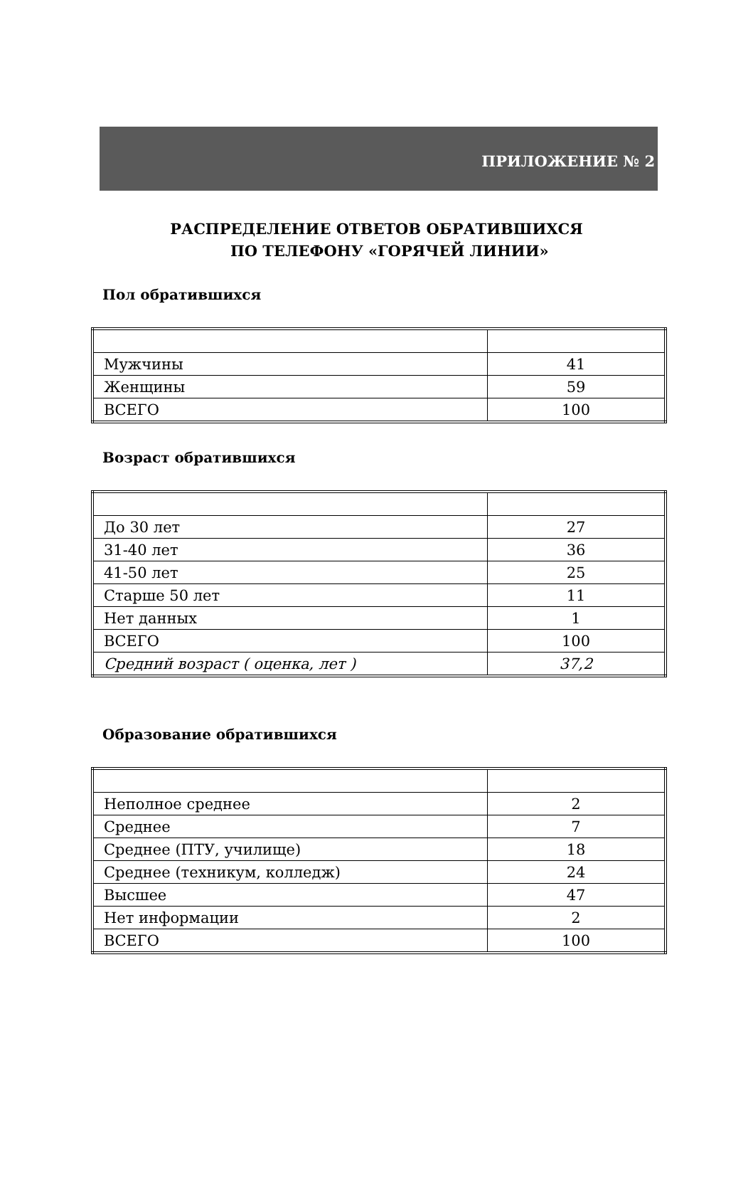ПРИЛОЖЕНИЕ № 2
РАСПРЕДЕЛЕНИЕ ОТВЕТОВ ОБРАТИВШИХСЯ
ПО ТЕЛЕФОНУ «ГОРЯЧЕЙ ЛИНИИ»
Пол обратившихся
| Мужчины | 41 |
| Женщины | 59 |
| ВСЕГО | 100 |
Возраст обратившихся
| До 30 лет | 27 |
| 31-40 лет | 36 |
| 41-50 лет | 25 |
| Старше 50 лет | 11 |
| Нет данных | 1 |
| ВСЕГО | 100 |
| Средний возраст ( оценка, лет ) | 37,2 |
Образование обратившихся
| Неполное среднее | 2 |
| Среднее | 7 |
| Среднее (ПТУ, училище) | 18 |
| Среднее (техникум, колледж) | 24 |
| Высшее | 47 |
| Нет информации | 2 |
| ВСЕГО | 100 |